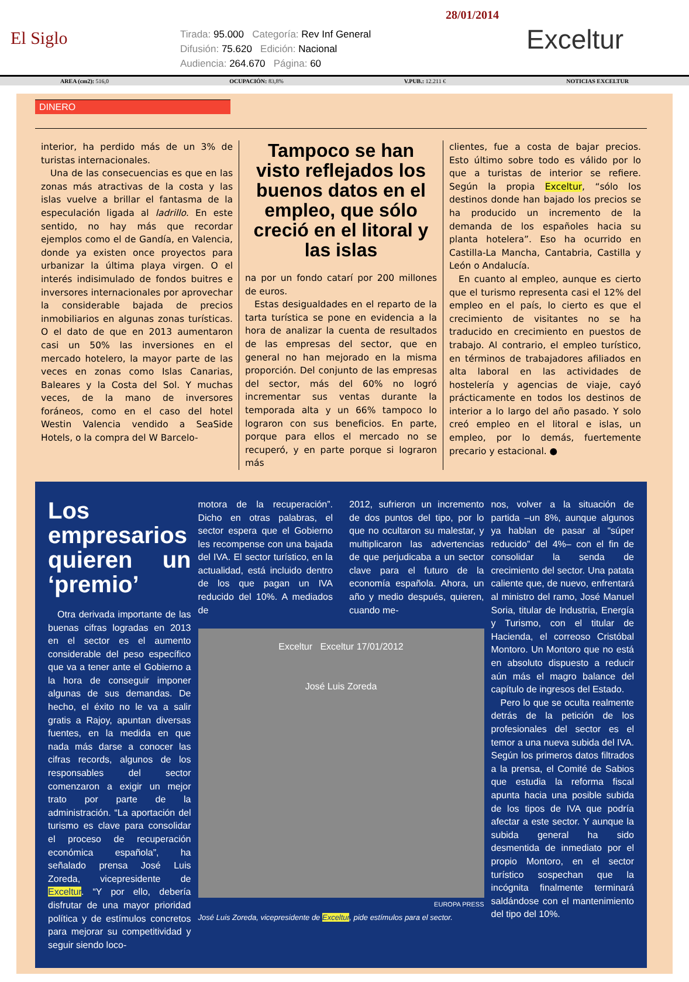El Siglo
Tirada: 95.000 Categoría: Rev Inf General
Difusión: 75.620 Edición: Nacional
Audiencia: 264.670 Página: 60
28/01/2014
Exceltur
AREA (cm2): 516,0 OCUPACIÓN: 83,8% V.PUB.: 12.211 € NOTICIAS EXCELTUR
DINERO
interior, ha perdido más de un 3% de turistas internacionales.
Una de las consecuencias es que en las zonas más atractivas de la costa y las islas vuelve a brillar el fantasma de la especulación ligada al ladrillo. En este sentido, no hay más que recordar ejemplos como el de Gandía, en Valencia, donde ya existen once proyectos para urbanizar la última playa virgen. O el interés indisimulado de fondos buitres e inversores internacionales por aprovechar la considerable bajada de precios inmobiliarios en algunas zonas turísticas. O el dato de que en 2013 aumentaron casi un 50% las inversiones en el mercado hotelero, la mayor parte de las veces en zonas como Islas Canarias, Baleares y la Costa del Sol. Y muchas veces, de la mano de inversores foráneos, como en el caso del hotel Westin Valencia vendido a SeaSide Hotels, o la compra del W Barcelo-
Tampoco se han visto reflejados los buenos datos en el empleo, que sólo creció en el litoral y las islas
na por un fondo catarí por 200 millones de euros.
Estas desigualdades en el reparto de la tarta turística se pone en evidencia a la hora de analizar la cuenta de resultados de las empresas del sector, que en general no han mejorado en la misma proporción. Del conjunto de las empresas del sector, más del 60% no logró incrementar sus ventas durante la temporada alta y un 66% tampoco lo lograron con sus beneficios. En parte, porque para ellos el mercado no se recuperó, y en parte porque si lograron más
clientes, fue a costa de bajar precios. Esto último sobre todo es válido por lo que a turistas de interior se refiere. Según la propia Exceltur, “sólo los destinos donde han bajado los precios se ha producido un incremento de la demanda de los españoles hacia su planta hotelera”. Eso ha ocurrido en Castilla-La Mancha, Cantabria, Castilla y León o Andalucía.
En cuanto al empleo, aunque es cierto que el turismo representa casi el 12% del empleo en el país, lo cierto es que el crecimiento de visitantes no se ha traducido en crecimiento en puestos de trabajo. Al contrario, el empleo turístico, en términos de trabajadores afiliados en alta laboral en las actividades de hostelería y agencias de viaje, cayó prácticamente en todos los destinos de interior a lo largo del año pasado. Y solo creó empleo en el litoral e islas, un empleo, por lo demás, fuertemente precario y estacional. ●
Los empresarios quieren un ‘premio’
Otra derivada importante de las buenas cifras logradas en 2013 en el sector es el aumento considerable del peso específico que va a tener ante el Gobierno a la hora de conseguir imponer algunas de sus demandas. De hecho, el éxito no le va a salir gratis a Rajoy, apuntan diversas fuentes, en la medida en que nada más darse a conocer las cifras records, algunos de los responsables del sector comenzaron a exigir un mejor trato por parte de la administración. “La aportación del turismo es clave para consolidar el proceso de recuperación económica española”, ha señalado prensa José Luis Zoreda, vicepresidente de Exceltur. “Y por ello, debería disfrutar de una mayor prioridad política y de estímulos concretos para mejorar su competitividad y seguir siendo loco-
motora de la recuperación”. Dicho en otras palabras, el sector espera que el Gobierno les recompense con una bajada del IVA. El sector turístico, en la actualidad, está incluido dentro de los que pagan un IVA reducido del 10%. A mediados de
2012, sufrieron un incremento de dos puntos del tipo, por lo que no ocultaron su malestar, y multiplicaron las advertencias de que perjudicaba a un sector clave para el futuro de la economía española. Ahora, un año y medio después, quieren, cuando me-
Exceltur Exceltur 17/01/2012
José Luis Zoreda
EUROPA PRESS
José Luis Zoreda, vicepresidente de Exceltur, pide estímulos para el sector.
nos, volver a la situación de partida –un 8%, aunque algunos ya hablan de pasar al “súper reducido” del 4%– con el fin de consolidar la senda de crecimiento del sector. Una patata caliente que, de nuevo, enfrentará al ministro del ramo, José Manuel Soria, titular de Industria, Energía y Turismo, con el titular de Hacienda, el correoso Cristóbal Montoro. Un Montoro que no está en absoluto dispuesto a reducir aún más el magro balance del capítulo de ingresos del Estado.
Pero lo que se oculta realmente detrás de la petición de los profesionales del sector es el temor a una nueva subida del IVA. Según los primeros datos filtrados a la prensa, el Comité de Sabios que estudia la reforma fiscal apunta hacia una posible subida de los tipos de IVA que podría afectar a este sector. Y aunque la subida general ha sido desmentida de inmediato por el propio Montoro, en el sector turístico sospechan que la incógnita finalmente terminará saldándose con el mantenimiento del tipo del 10%.